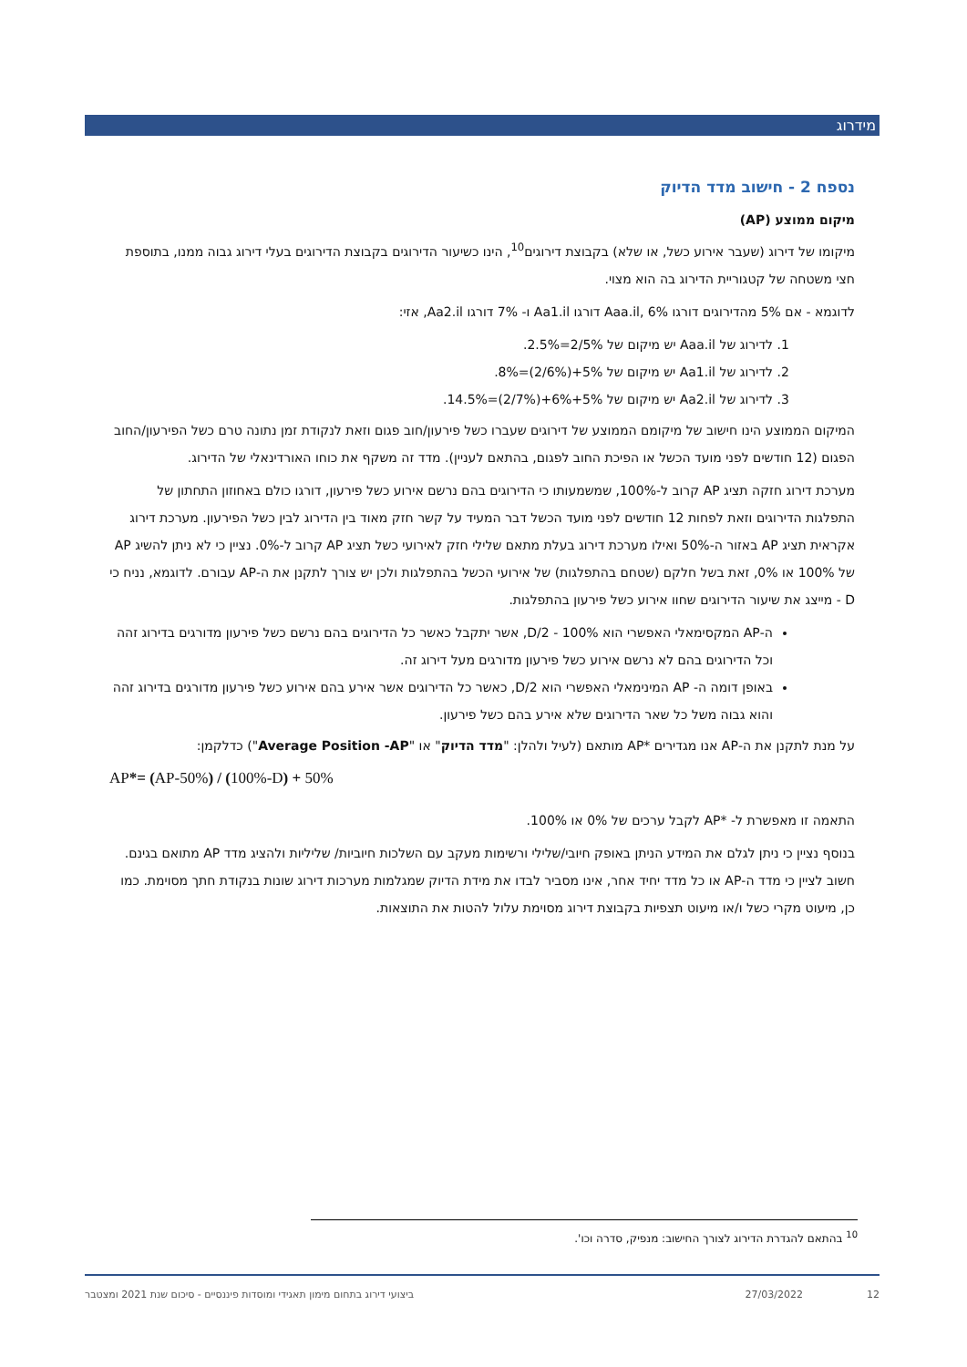מידרוג
נספח 2 - חישוב מדד הדיוק
מיקום ממוצע (AP)
מיקומו של דירוג (שעבר אירוע כשל, או שלא) בקבוצת דירוגים<sup>10</sup>, הינו כשיעור הדירוגים בקבוצת הדירוגים בעלי דירוג גבוה ממנו, בתוספת חצי משטחה של קטגוריית הדירוג בה הוא מצוי.
לדוגמא - אם 5% מהדירוגים דורגו Aaa.il, 6% דורגו Aa1.il ו- 7% דורגו Aa2.il, אזי:
1. לדירוג של Aaa.il יש מיקום של 5%/2=2.5%.
2. לדירוג של Aa1.il יש מיקום של 5%+(6%/2)=8%.
3. לדירוג של Aa2.il יש מיקום של 5%+6%+(7%/2)=14.5%.
המיקום הממוצע הינו חישוב של מיקומם הממוצע של דירוגים שעברו כשל פירעון/חוב פגום וזאת לנקודת זמן נתונה טרם כשל הפירעון/החוב הפגום (12 חודשים לפני מועד הכשל או הפיכת החוב לפגום, בהתאם לעניין). מדד זה משקף את כוחו האורדינאלי של הדירוג.
מערכת דירוג חזקה תציג AP קרוב ל-100%, שמשמעותו כי הדירוגים בהם נרשם אירוע כשל פירעון, דורגו כולם באחוזון התחתון של התפלגות הדירוגים וזאת לפחות 12 חודשים לפני מועד הכשל דבר המעיד על קשר חזק מאוד בין הדירוג לבין כשל הפירעון. מערכת דירוג אקראית תציג AP באזור ה-50% ואילו מערכת דירוג בעלת מתאם שלילי חזק לאירועי כשל תציג AP קרוב ל-0%. נציין כי לא ניתן להשיג AP של 100% או 0%, זאת בשל חלקם (שטחם בהתפלגות) של אירועי הכשל בהתפלגות ולכן יש צורך לתקנן את ה-AP עבורם. לדוגמא, נניח כי D - מייצג את שיעור הדירוגים שחוו אירוע כשל פירעון בהתפלגות.
ה-AP המקסימאלי האפשרי הוא D/2 - 100%, אשר יתקבל כאשר כל הדירוגים בהם נרשם כשל פירעון מדורגים בדירוג זהה וכל הדירוגים בהם לא נרשם אירוע כשל פירעון מדורגים מעל דירוג זה.
באופן דומה ה- AP המינימאלי האפשרי הוא D/2, כאשר כל הדירוגים אשר אירע בהם אירוע כשל פירעון מדורגים בדירוג זהה והוא גבוה משל כל שאר הדירוגים שלא אירע בהם כשל פירעון.
על מנת לתקנן את ה-AP אנו מגדירים *AP מותאם (לעיל ולהלן: "מדד הדיוק" או "Average Position -AP") כדלקמן:
AP*= (AP-50%) / (100%-D) + 50%
התאמה זו מאפשרת ל- *AP לקבל ערכים של 0% או 100%.
בנוסף נציין כי ניתן לגלם את המידע הניתן באופק חיובי/שלילי ורשימות מעקב עם השלכות חיוביות/ שליליות ולהציג מדד AP מתואם בגינם. חשוב לציין כי מדד ה-AP או כל מדד יחיד אחר, אינו מסביר לבדו את מידת הדיוק שמגלמות מערכות דירוג שונות בנקודת חתך מסוימת. כמו כן, מיעוט מקרי כשל ו/או מיעוט תצפיות בקבוצת דירוג מסוימת עלול להטות את התוצאות.
<sup>10</sup> בהתאם להגדרת הדירוג לצורך החישוב: מנפיק, סדרה וכו'.
12 27/03/2022 ביצועי דירוג בתחום מימון תאגידי ומוסדות פיננסיים - סיכום שנת 2021 ומצטבר